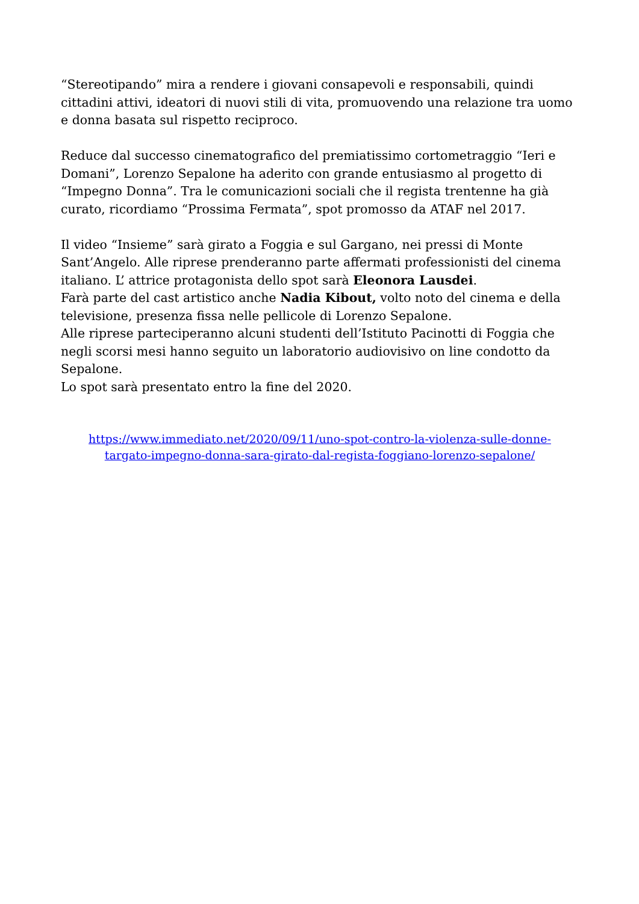“Stereotipando” mira a rendere i giovani consapevoli e responsabili, quindi cittadini attivi, ideatori di nuovi stili di vita, promuovendo una relazione tra uomo e donna basata sul rispetto reciproco.
Reduce dal successo cinematografico del premiatissimo cortometraggio “Ieri e Domani”, Lorenzo Sepalone ha aderito con grande entusiasmo al progetto di “Impegno Donna”. Tra le comunicazioni sociali che il regista trentenne ha già curato, ricordiamo “Prossima Fermata”, spot promosso da ATAF nel 2017.
Il video “Insieme” sarà girato a Foggia e sul Gargano, nei pressi di Monte Sant’Angelo. Alle riprese prenderanno parte affermati professionisti del cinema italiano. L’ attrice protagonista dello spot sarà Eleonora Lausdei.
Farà parte del cast artistico anche Nadia Kibout, volto noto del cinema e della televisione, presenza fissa nelle pellicole di Lorenzo Sepalone.
Alle riprese parteciperanno alcuni studenti dell’Istituto Pacinotti di Foggia che negli scorsi mesi hanno seguito un laboratorio audiovisivo on line condotto da Sepalone.
Lo spot sarà presentato entro la fine del 2020.
https://www.immediato.net/2020/09/11/uno-spot-contro-la-violenza-sulle-donne-
targato-impegno-donna-sara-girato-dal-regista-foggiano-lorenzo-sepalone/